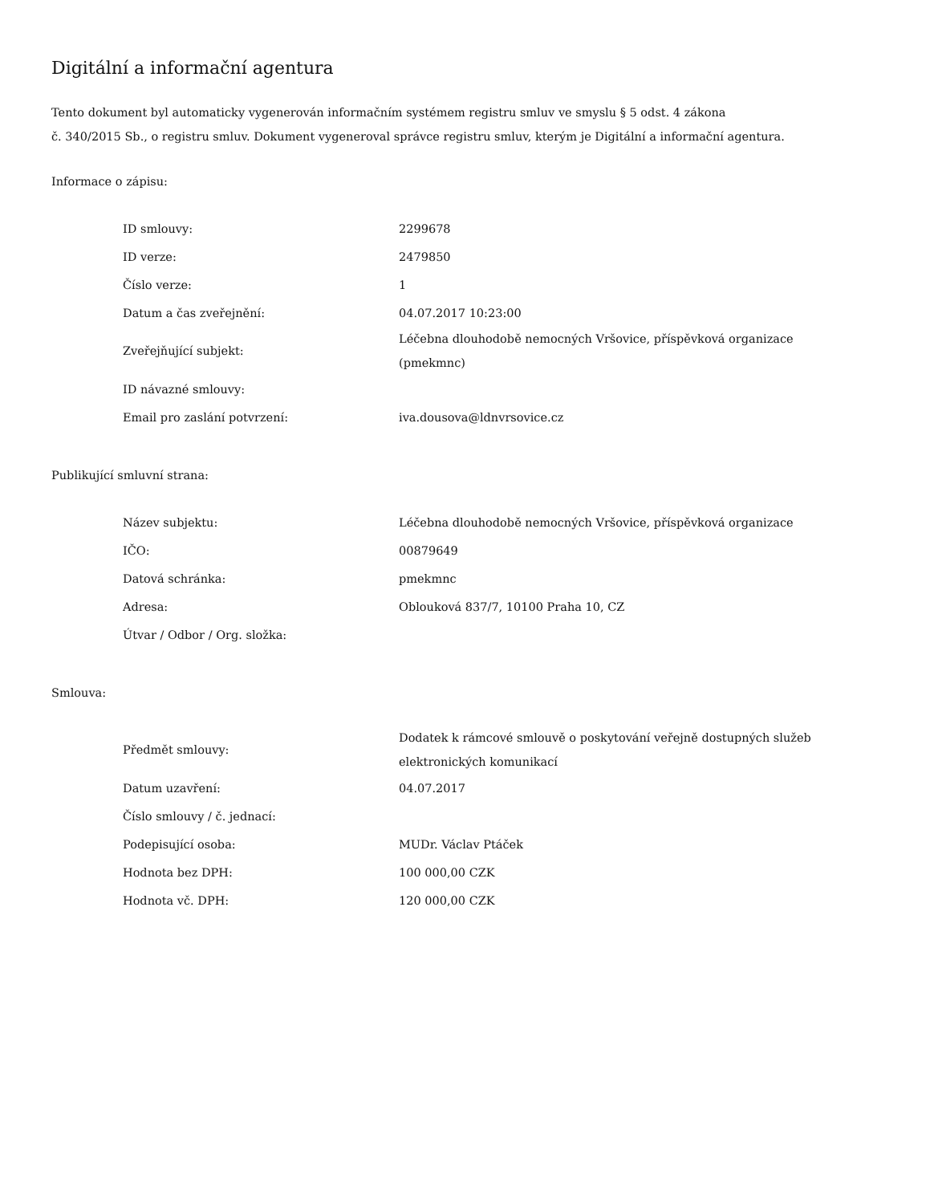Digitální a informační agentura
Tento dokument byl automaticky vygenerován informačním systémem registru smluv ve smyslu § 5 odst. 4 zákona
č. 340/2015 Sb., o registru smluv. Dokument vygeneroval správce registru smluv, kterým je Digitální a informační agentura.
Informace o zápisu:
| ID smlouvy: | 2299678 |
| ID verze: | 2479850 |
| Číslo verze: | 1 |
| Datum a čas zveřejnění: | 04.07.2017 10:23:00 |
| Zveřejňující subjekt: | Léčebna dlouhodobě nemocných Vršovice, příspěvková organizace (pmekmnc) |
| ID návazné smlouvy: | |
| Email pro zaslání potvrzení: | iva.dousova@ldnvrsovice.cz |
Publikující smluvní strana:
| Název subjektu: | Léčebna dlouhodobě nemocných Vršovice, příspěvková organizace |
| IČO: | 00879649 |
| Datová schránka: | pmekmnc |
| Adresa: | Oblouková 837/7, 10100 Praha 10, CZ |
| Útvar / Odbor / Org. složka: | |
Smlouva:
| Předmět smlouvy: | Dodatek k rámcové smlouvě o poskytování veřejně dostupných služeb elektronických komunikací |
| Datum uzavření: | 04.07.2017 |
| Číslo smlouvy / č. jednací: | |
| Podepisující osoba: | MUDr. Václav Ptáček |
| Hodnota bez DPH: | 100 000,00 CZK |
| Hodnota vč. DPH: | 120 000,00 CZK |